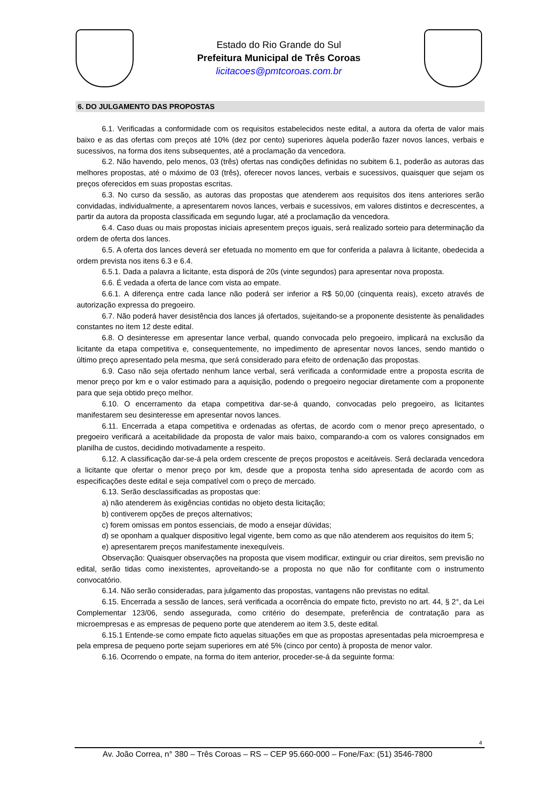Estado do Rio Grande do Sul
Prefeitura Municipal de Três Coroas
licitacoes@pmtcoroas.com.br
6. DO JULGAMENTO DAS PROPOSTAS
6.1. Verificadas a conformidade com os requisitos estabelecidos neste edital, a autora da oferta de valor mais baixo e as das ofertas com preços até 10% (dez por cento) superiores àquela poderão fazer novos lances, verbais e sucessivos, na forma dos itens subsequentes, até a proclamação da vencedora.
6.2. Não havendo, pelo menos, 03 (três) ofertas nas condições definidas no subitem 6.1, poderão as autoras das melhores propostas, até o máximo de 03 (três), oferecer novos lances, verbais e sucessivos, quaisquer que sejam os preços oferecidos em suas propostas escritas.
6.3. No curso da sessão, as autoras das propostas que atenderem aos requisitos dos itens anteriores serão convidadas, individualmente, a apresentarem novos lances, verbais e sucessivos, em valores distintos e decrescentes, a partir da autora da proposta classificada em segundo lugar, até a proclamação da vencedora.
6.4. Caso duas ou mais propostas iniciais apresentem preços iguais, será realizado sorteio para determinação da ordem de oferta dos lances.
6.5. A oferta dos lances deverá ser efetuada no momento em que for conferida a palavra à licitante, obedecida a ordem prevista nos itens 6.3 e 6.4.
6.5.1. Dada a palavra a licitante, esta disporá de 20s (vinte segundos) para apresentar nova proposta.
6.6. É vedada a oferta de lance com vista ao empate.
6.6.1. A diferença entre cada lance não poderá ser inferior a R$ 50,00 (cinquenta reais), exceto através de autorização expressa do pregoeiro.
6.7. Não poderá haver desistência dos lances já ofertados, sujeitando-se a proponente desistente às penalidades constantes no item 12 deste edital.
6.8. O desinteresse em apresentar lance verbal, quando convocada pelo pregoeiro, implicará na exclusão da licitante da etapa competitiva e, consequentemente, no impedimento de apresentar novos lances, sendo mantido o último preço apresentado pela mesma, que será considerado para efeito de ordenação das propostas.
6.9. Caso não seja ofertado nenhum lance verbal, será verificada a conformidade entre a proposta escrita de menor preço por km e o valor estimado para a aquisição, podendo o pregoeiro negociar diretamente com a proponente para que seja obtido preço melhor.
6.10. O encerramento da etapa competitiva dar-se-á quando, convocadas pelo pregoeiro, as licitantes manifestarem seu desinteresse em apresentar novos lances.
6.11. Encerrada a etapa competitiva e ordenadas as ofertas, de acordo com o menor preço apresentado, o pregoeiro verificará a aceitabilidade da proposta de valor mais baixo, comparando-a com os valores consignados em planilha de custos, decidindo motivadamente a respeito.
6.12. A classificação dar-se-á pela ordem crescente de preços propostos e aceitáveis. Será declarada vencedora a licitante que ofertar o menor preço por km, desde que a proposta tenha sido apresentada de acordo com as especificações deste edital e seja compatível com o preço de mercado.
6.13. Serão desclassificadas as propostas que:
a) não atenderem às exigências contidas no objeto desta licitação;
b) contiverem opções de preços alternativos;
c) forem omissas em pontos essenciais, de modo a ensejar dúvidas;
d) se oponham a qualquer dispositivo legal vigente, bem como as que não atenderem aos requisitos do item 5;
e) apresentarem preços manifestamente inexequíveis.
Observação: Quaisquer observações na proposta que visem modificar, extinguir ou criar direitos, sem previsão no edital, serão tidas como inexistentes, aproveitando-se a proposta no que não for conflitante com o instrumento convocatório.
6.14. Não serão consideradas, para julgamento das propostas, vantagens não previstas no edital.
6.15. Encerrada a sessão de lances, será verificada a ocorrência do empate ficto, previsto no art. 44, § 2°, da Lei Complementar 123/06, sendo assegurada, como critério do desempate, preferência de contratação para as microempresas e as empresas de pequeno porte que atenderem ao item 3.5, deste edital.
6.15.1 Entende-se como empate ficto aquelas situações em que as propostas apresentadas pela microempresa e pela empresa de pequeno porte sejam superiores em até 5% (cinco por cento) à proposta de menor valor.
6.16. Ocorrendo o empate, na forma do item anterior, proceder-se-á da seguinte forma:
4
Av. João Correa, n° 380 – Três Coroas – RS – CEP 95.660-000 – Fone/Fax: (51) 3546-7800